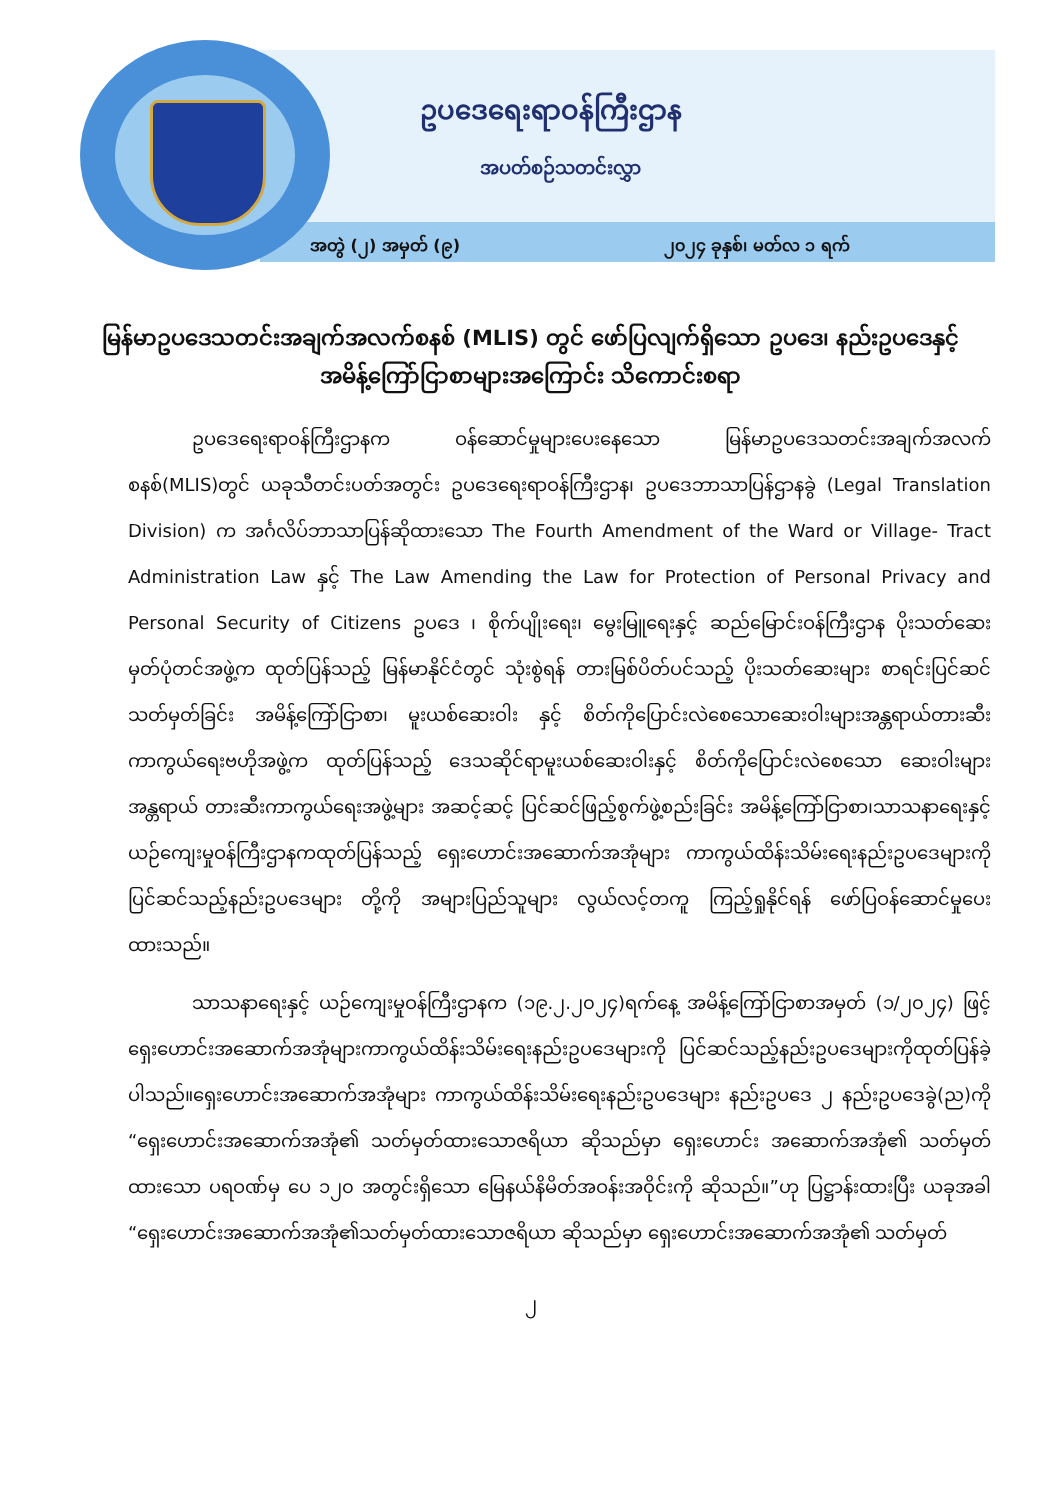ဥပဒေရေးရာဝန်ကြီးဌာန
အပတ်စဉ်သတင်းလွှာ
အတွဲ (၂) အမှတ် (၉) ၂၀၂၄ ခုနှစ်၊ မတ်လ ၁ ရက်
မြန်မာဥပဒေသတင်းအချက်အလက်စနစ် (MLIS) တွင် ဖော်ပြလျက်ရှိသော ဥပဒေ၊ နည်းဥပဒေနှင့် အမိန့်ကြော်ငြာစာများအကြောင်း သိကောင်းစရာ
ဥပဒေရေးရာဝန်ကြီးဌာနက ဝန်ဆောင်မှုများပေးနေသော မြန်မာဥပဒေသတင်းအချက်အလက်စနစ်(MLIS)တွင် ယခုသီတင်းပတ်အတွင်း ဥပဒေရေးရာဝန်ကြီးဌာန၊ ဥပဒေဘာသာပြန်ဌာနခွဲ (Legal Translation Division) က အင်္ဂလိပ်ဘာသာပြန်ဆိုထားသော The Fourth Amendment of the Ward or Village- Tract Administration Law နှင့် The Law Amending the Law for Protection of Personal Privacy and Personal Security of Citizens ဥပဒေ ၊ စိုက်ပျိုးရေး၊ မွေးမြူရေးနှင့် ဆည်မြောင်းဝန်ကြီးဌာန ပိုးသတ်ဆေးမှတ်ပုံတင်အဖွဲ့က ထုတ်ပြန်သည့် မြန်မာနိုင်ငံတွင် သုံးစွဲရန် တားမြစ်ပိတ်ပင်သည့် ပိုးသတ်ဆေးများ စာရင်းပြင်ဆင်သတ်မှတ်ခြင်း အမိန့်ကြော်ငြာစာ၊ မူးယစ်ဆေးဝါး နှင့် စိတ်ကိုပြောင်းလဲစေသောဆေးဝါးများအန္တရာယ်တားဆီးကာကွယ်ရေးဗဟိုအဖွဲ့က ထုတ်ပြန်သည့် ဒေသဆိုင်ရာမူးယစ်ဆေးဝါးနှင့် စိတ်ကိုပြောင်းလဲစေသော ဆေးဝါးများအန္တရာယ် တားဆီးကာကွယ်ရေးအဖွဲ့များ အဆင့်ဆင့် ပြင်ဆင်ဖြည့်စွက်ဖွဲ့စည်းခြင်း အမိန့်ကြော်ငြာစာ၊သာသနာရေးနှင့်ယဉ်ကျေးမှုဝန်ကြီးဌာနကထုတ်ပြန်သည့် ရှေးဟောင်းအဆောက်အအုံများ ကာကွယ်ထိန်းသိမ်းရေးနည်းဥပဒေများကိုပြင်ဆင်သည့်နည်းဥပဒေများ တို့ကို အများပြည်သူများ လွယ်လင့်တကူ ကြည့်ရှုနိုင်ရန် ဖော်ပြဝန်ဆောင်မှုပေးထားသည်။
သာသနာရေးနှင့် ယဉ်ကျေးမှုဝန်ကြီးဌာနက (၁၉.၂.၂၀၂၄)ရက်နေ့ အမိန့်ကြော်ငြာစာအမှတ် (၁/၂၀၂၄) ဖြင့် ရှေးဟောင်းအဆောက်အအုံများကာကွယ်ထိန်းသိမ်းရေးနည်းဥပဒေများကို ပြင်ဆင်သည့်နည်းဥပဒေများကိုထုတ်ပြန်ခဲ့ပါသည်။ရှေးဟောင်းအဆောက်အအုံများ ကာကွယ်ထိန်းသိမ်းရေးနည်းဥပဒေများ နည်းဥပဒေ ၂ နည်းဥပဒေခွဲ(ည)ကို “ရှေးဟောင်းအဆောက်အအုံ၏ သတ်မှတ်ထားသောဇရိယာ ဆိုသည်မှာ ရှေးဟောင်း အဆောက်အအုံ၏ သတ်မှတ်ထားသော ပရဝဏ်မှ ပေ ၁၂၀ အတွင်းရှိသော မြေနယ်နိမိတ်အဝန်းအဝိုင်းကို ဆိုသည်။”ဟု ပြဋ္ဌာန်းထားပြီး ယခုအခါ “ရှေးဟောင်းအဆောက်အအုံ၏သတ်မှတ်ထားသောဇရိယာ ဆိုသည်မှာ ရှေးဟောင်းအဆောက်အအုံ၏ သတ်မှတ်
၂